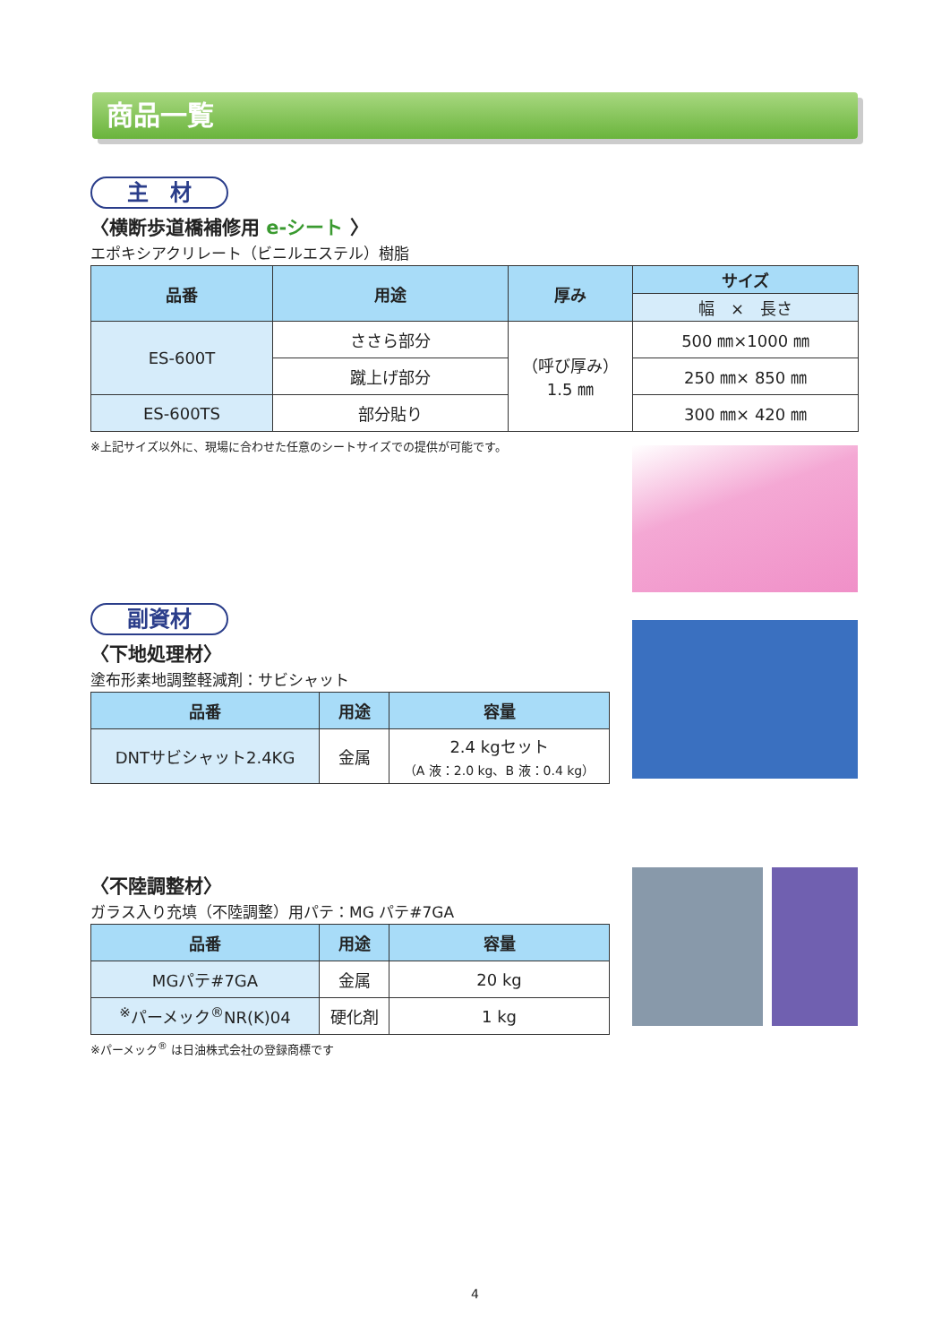商品一覧
主　材
〈横断歩道橋補修用 e-シート 〉
エポキシアクリレート（ビニルエステル）樹脂
| 品番 | 用途 | 厚み | サイズ |
| --- | --- | --- | --- |
| | | | 幅 × 長さ |
| ES-600T | ささら部分 | （呼び厚み） 1.5 ㎜ | 500 ㎜×1000 ㎜ |
| | 蹴上げ部分 | | 250 ㎜× 850 ㎜ |
| ES-600TS | 部分貼り | | 300 ㎜× 420 ㎜ |
※上記サイズ以外に、現場に合わせた任意のシートサイズでの提供が可能です。
副資材
〈下地処理材〉
塗布形素地調整軽減剤：サビシャット
| 品番 | 用途 | 容量 |
| --- | --- | --- |
| DNTサビシャット2.4KG | 金属 | 2.4 kgセット （A 液：2.0 kg、B 液：0.4 kg） |
〈不陸調整材〉
ガラス入り充填（不陸調整）用パテ：MG パテ#7GA
| 品番 | 用途 | 容量 |
| --- | --- | --- |
| MGパテ#7GA | 金属 | 20 kg |
| <sup>※</sup>パーメック<sup>®</sup>NR(K)04 | 硬化剤 | 1 kg |
※パーメック<sup>®</sup> は日油株式会社の登録商標です
4